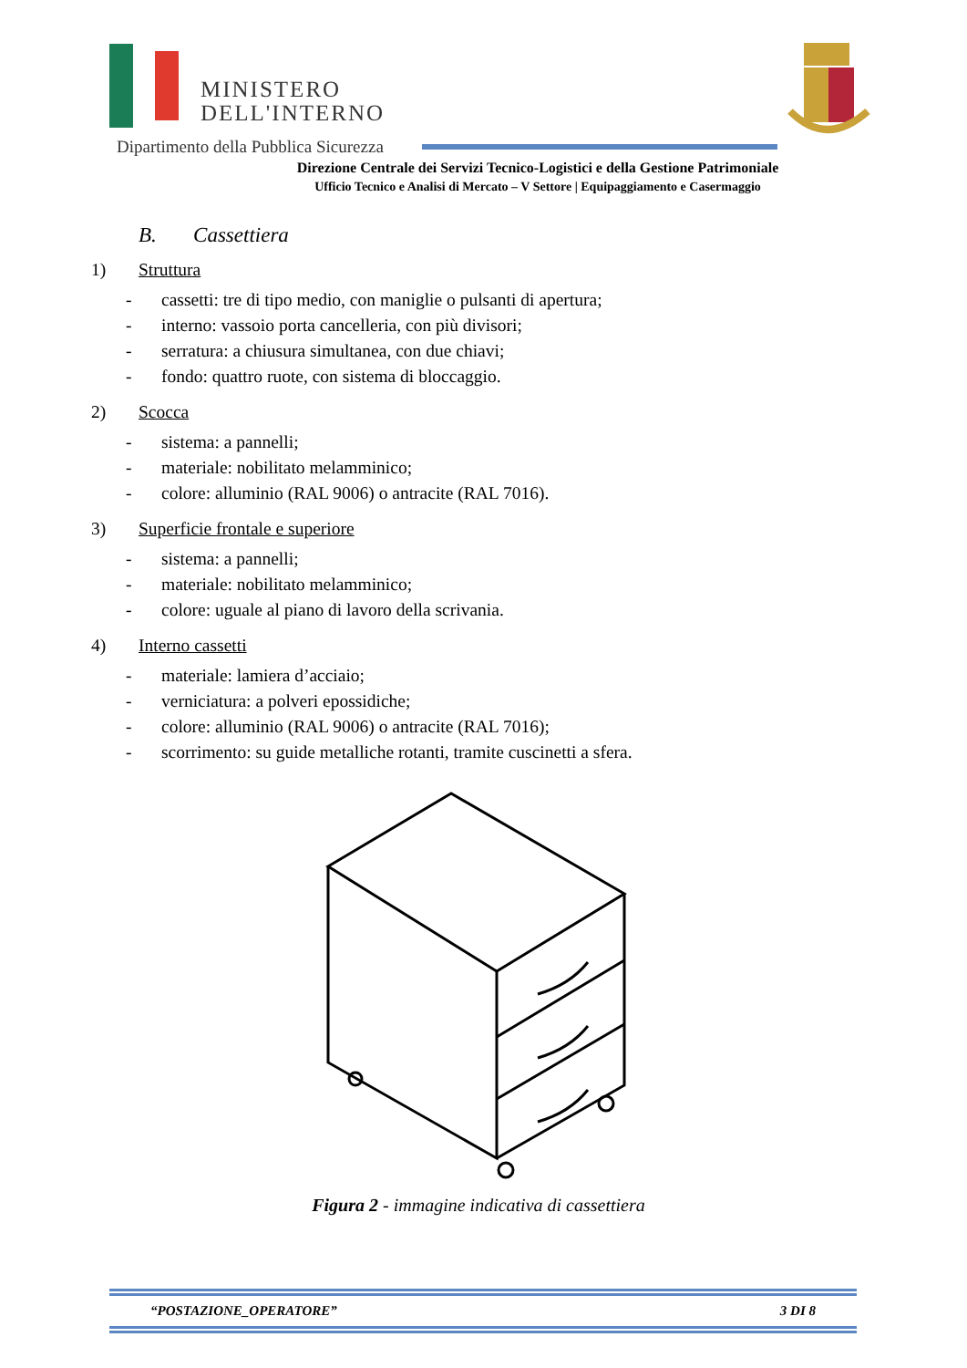MINISTERO
DELL'INTERNO
Dipartimento della Pubblica Sicurezza
Direzione Centrale dei Servizi Tecnico-Logistici e della Gestione Patrimoniale
Ufficio Tecnico e Analisi di Mercato – V Settore | Equipaggiamento e Casermaggio
B. Cassettiera
1) Struttura
- cassetti: tre di tipo medio, con maniglie o pulsanti di apertura;
- interno: vassoio porta cancelleria, con più divisori;
- serratura: a chiusura simultanea, con due chiavi;
- fondo: quattro ruote, con sistema di bloccaggio.
2) Scocca
- sistema: a pannelli;
- materiale: nobilitato melamminico;
- colore: alluminio (RAL 9006) o antracite (RAL 7016).
3) Superficie frontale e superiore
- sistema: a pannelli;
- materiale: nobilitato melamminico;
- colore: uguale al piano di lavoro della scrivania.
4) Interno cassetti
- materiale: lamiera d’acciaio;
- verniciatura: a polveri epossidiche;
- colore: alluminio (RAL 9006) o antracite (RAL 7016);
- scorrimento: su guide metalliche rotanti, tramite cuscinetti a sfera.
Figura 2 - immagine indicativa di cassettiera
“POSTAZIONE_OPERATORE” 3 DI 8